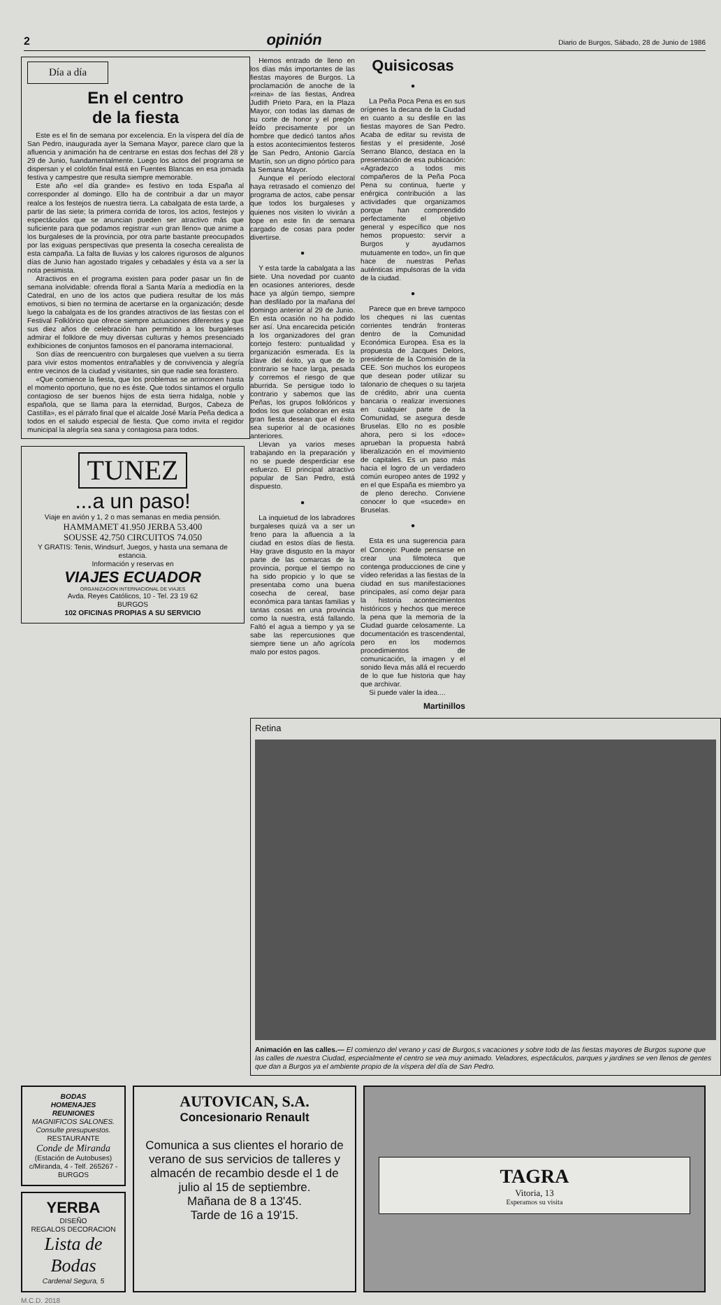2 opinión Diario de Burgos, Sábado, 28 de Junio de 1986
Día a día
En el centro
de la fiesta
Este es el fin de semana por excelencia. En la víspera del día de San Pedro, inaugurada ayer la Semana Mayor, parece claro que la afluencia y animación ha de centrarse en estas dos fechas del 28 y 29 de Junio, fuandamentalmente. Luego los actos del programa se dispersan y el colofón final está en Fuentes Blancas en esa jornada festiva y campestre que resulta siempre memorable.
Este año «el día grande» es festivo en toda España al corresponder al domingo. Ello ha de contribuir a dar un mayor realce a los festejos de nuestra tierra. La cabalgata de esta tarde, a partir de las siete; la primera corrida de toros, los actos, festejos y espectáculos que se anuncian pueden ser atractivo más que suficiente para que podamos registrar «un gran lleno» que anime a los burgaleses de la provincia, por otra parte bastante preocupados por las exiguas perspectivas que presenta la cosecha cerealista de esta campaña. La falta de lluvias y los calores rigurosos de algunos días de Junio han agostado trigales y cebadales y ésta va a ser la nota pesimista.
Atractivos en el programa existen para poder pasar un fin de semana inolvidable: ofrenda floral a Santa María a mediodía en la Catedral, en uno de los actos que pudiera resultar de los más emotivos, si bien no termina de acertarse en la organización; desde luego la cabalgata es de los grandes atractivos de las fiestas con el Festival Folklórico que ofrece siempre actuaciones diferentes y que sus diez años de celebración han permitido a los burgaleses admirar el folklore de muy diversas culturas y hemos presenciado exhibiciones de conjuntos famosos en el panorama internacional.
Son días de reencuentro con burgaleses que vuelven a su tierra para vivir estos momentos entrañables y de convivencia y alegría entre vecinos de la ciudad y visitantes, sin que nadie sea forastero.
«Que comience la fiesta, que los problemas se arrinconen hasta el momento oportuno, que no es éste. Que todos sintamos el orgullo contagioso de ser buenos hijos de esta tierra hidalga, noble y española, que se llama para la eternidad, Burgos, Cabeza de Castilla», es el párrafo final que el alcalde José María Peña dedica a todos en el saludo especial de fiesta. Que como invita el regidor municipal la alegría sea sana y contagiosa para todos.
TUNEZ
...a un paso!
Viaje en avión y 1, 2 o mas semanas en media pensión.
HAMMAMET 41.950 JERBA 53.400
SOUSSE 42.750 CIRCUITOS 74.050
Y GRATIS: Tenis, Windsurf, Juegos, y hasta una semana de estancia.
Información y reservas en
VIAJES ECUADOR
ORGANIZACION INTERNACIONAL DE VIAJES
Avda. Reyes Católicos, 10 - Tel. 23 19 62
BURGOS
102 OFICINAS PROPIAS A SU SERVICIO
Hemos entrado de lleno en los días más importantes de las fiestas mayores de Burgos. La proclamación de anoche de la «reina» de las fiestas, Andrea Judith Prieto Para, en la Plaza Mayor, con todas las damas de su corte de honor y el pregón leído precisamente por un hombre que dedicó tantos años a estos acontecimientos festeros de San Pedro, Antonio García Martín, son un digno pórtico para la Semana Mayor.
Aunque el período electoral haya retrasado el comienzo del programa de actos, cabe pensar que todos los burgaleses y quienes nos visiten lo vivirán a tope en este fin de semana cargado de cosas para poder divertirse.
●
Y esta tarde la cabalgata a las siete. Una novedad por cuanto en ocasiones anteriores, desde hace ya algún tiempo, siempre han desfilado por la mañana del domingo anterior al 29 de Junio. En esta ocasión no ha podido ser así. Una encarecida petición a los organizadores del gran cortejo festero: puntualidad y organización esmerada. Es la clave del éxito, ya que de lo contrario se hace larga, pesada y corremos el riesgo de que aburrida. Se persigue todo lo contrario y sabemos que las Peñas, los grupos folklóricos y todos los que colaboran en esta gran fiesta desean que el éxito sea superior al de ocasiones anteriores.
Llevan ya varios meses trabajando en la preparación y no se puede desperdiciar ese esfuerzo. El principal atractivo popular de San Pedro, está dispuesto.
●
La inquietud de los labradores burgaleses quizá va a ser un freno para la afluencia a la ciudad en estos días de fiesta. Hay grave disgusto en la mayor parte de las comarcas de la provincia, porque el tiempo no ha sido propicio y lo que se presentaba como una buena cosecha de cereal, base económica para tantas familias y tantas cosas en una provincia como la nuestra, está fallando. Faltó el agua a tiempo y ya se sabe las repercusiones que siempre tiene un año agrícola malo por estos pagos.
Quisicosas
●
La Peña Poca Pena es en sus orígenes la decana de la Ciudad en cuanto a su desfile en las fiestas mayores de San Pedro. Acaba de editar su revista de fiestas y el presidente, José Serrano Blanco, destaca en la presentación de esa publicación: «Agradezco a todos mis compañeros de la Peña Poca Pena su continua, fuerte y enérgica contribución a las actividades que organizamos porque han comprendido perfectamente el objetivo general y específico que nos hemos propuesto: servir a Burgos y ayudarnos mutuamente en todo», un fin que hace de nuestras Peñas auténticas impulsoras de la vida de la ciudad.
●
Parece que en breve tampoco los cheques ni las cuentas corrientes tendrán fronteras dentro de la Comunidad Económica Europea. Esa es la propuesta de Jacques Delors, presidente de la Comisión de la CEE. Son muchos los europeos que desean poder utilizar su talonario de cheques o su tarjeta de crédito, abrir una cuenta bancaria o realizar inversiones en cualquier parte de la Comunidad, se asegura desde Bruselas. Ello no es posible ahora, pero si los «doce» aprueban la propuesta habrá liberalización en el movimiento de capitales. Es un paso más hacia el logro de un verdadero común europeo antes de 1992 y en el que España es miembro ya de pleno derecho. Conviene conocer lo que «sucede» en Bruselas.
●
Esta es una sugerencia para el Concejo: Puede pensarse en crear una filmoteca que contenga producciones de cine y vídeo referidas a las fiestas de la ciudad en sus manifestaciones principales, así como dejar para la historia acontecimientos históricos y hechos que merece la pena que la memoria de la Ciudad guarde celosamente. La documentación es trascendental, pero en los modernos procedimientos de comunicación, la imagen y el sonido lleva más allá el recuerdo de lo que fue historia que hay que archivar.
Si puede valer la idea....
Martinillos
Retina
Animación en las calles.— El comienzo del verano y casi de Burgos,s vacaciones y sobre todo de las fiestas mayores de Burgos supone que las calles de nuestra Ciudad, especialmente el centro se vea muy animado. Veladores, espectáculos, parques y jardines se ven llenos de gentes que dan a Burgos ya el ambiente propio de la víspera del día de San Pedro.
BODAS
HOMENAJES
REUNIONES
MAGNIFICOS SALONES. Consulte presupuestos.
RESTAURANTE
Conde de Miranda
(Estación de Autobuses)
c/Miranda, 4 - Telf. 265267 - BURGOS
YERBA
DISEÑO
REGALOS DECORACION
Lista de Bodas
Cardenal Segura, 5
AUTOVICAN, S.A.
Concesionario Renault
Comunica a sus clientes el horario de verano de sus servicios de talleres y almacén de recambio desde el 1 de julio al 15 de septiembre.
Mañana de 8 a 13'45.
Tarde de 16 a 19'15.
TAGRA
Vitoria, 13
Esperamos su visita
M.C.D. 2018